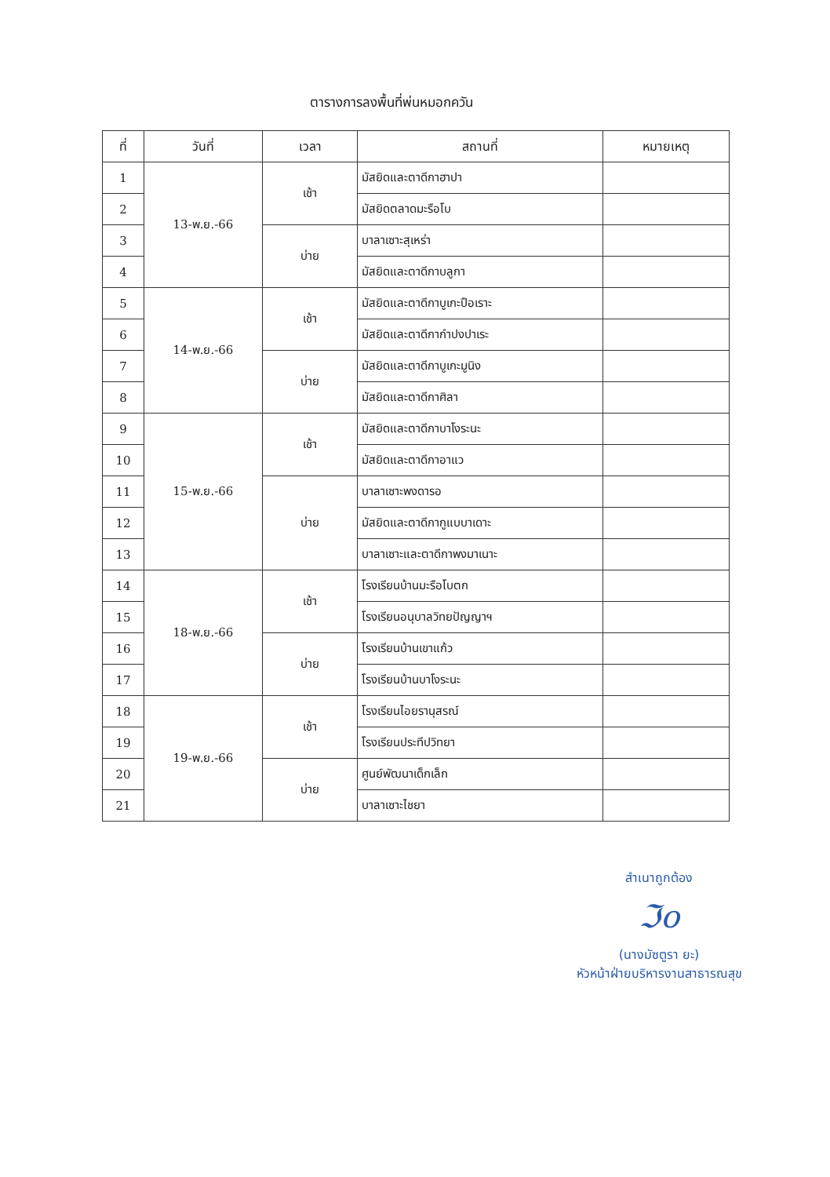ตารางการลงพื้นที่พ่นหมอกควัน
| ที่ | วันที่ | เวลา | สถานที่ | หมายเหตุ |
| --- | --- | --- | --- | --- |
| 1 | 13-พ.ย.-66 | เช้า | มัสยิดและตาดีกาฮาปา | |
| 2 | | | มัสยิดตลาดมะรือโบ | |
| 3 | | บ่าย | บาลาเซาะสุเหร่า | |
| 4 | | | มัสยิดและตาดีกาบลูกา | |
| 5 | 14-พ.ย.-66 | เช้า | มัสยิดและตาดีกาบูเกะปือเราะ | |
| 6 | | | มัสยิดและตาดีกากำปงปาเระ | |
| 7 | | บ่าย | มัสยิดและตาดีกาบูเกะมูนิง | |
| 8 | | | มัสยิดและตาดีกาศิลา | |
| 9 | 15-พ.ย.-66 | เช้า | มัสยิดและตาดีกาบาโงระนะ | |
| 10 | | | มัสยิดและตาดีกาอาแว | |
| 11 | | บ่าย | บาลาเซาะพงดารอ | |
| 12 | | | มัสยิดและตาดีกากูแบบาเดาะ | |
| 13 | | | บาลาเซาะและตาดีกาพงมาเนาะ | |
| 14 | 18-พ.ย.-66 | เช้า | โรงเรียนบ้านมะรือโบตก | |
| 15 | | | โรงเรียนอนุบาลวิทยปัญญาฯ | |
| 16 | | บ่าย | โรงเรียนบ้านเขาแก้ว | |
| 17 | | | โรงเรียนบ้านบาโงระนะ | |
| 18 | 19-พ.ย.-66 | เช้า | โรงเรียนไอยรานุสรณ์ | |
| 19 | | | โรงเรียนประทีปวิทยา | |
| 20 | | บ่าย | ศูนย์พัฒนาเด็กเล็ก | |
| 21 | | | บาลาเซาะไชยา | |
สำเนาถูกต้อง
ℑo
(นางมัซตูรา ยะ)
หัวหน้าฝ่ายบริหารงานสาธารณสุข